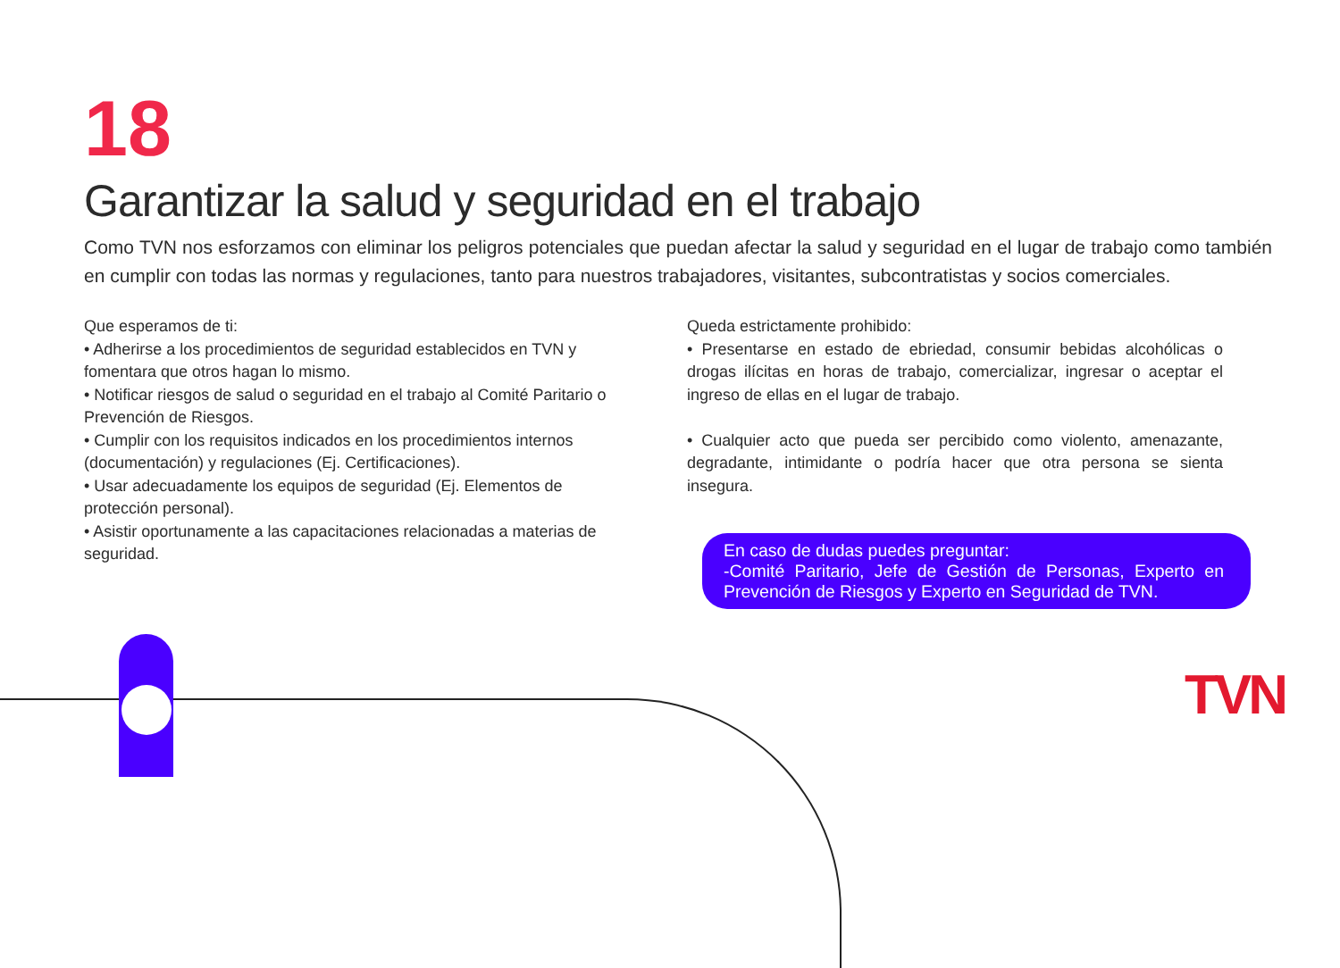18
Garantizar la salud y seguridad en el trabajo
Como TVN nos esforzamos con eliminar los peligros potenciales que puedan afectar la salud y seguridad en el lugar de trabajo como también en cumplir con todas las normas y regulaciones, tanto para nuestros trabajadores, visitantes, subcontratistas y socios comerciales.
Que esperamos de ti:
• Adherirse a los procedimientos de seguridad establecidos en TVN y fomentara que otros hagan lo mismo.
• Notificar riesgos de salud o seguridad en el trabajo al Comité Paritario o Prevención de Riesgos.
• Cumplir con los requisitos indicados en los procedimientos internos (documentación) y regulaciones (Ej. Certificaciones).
• Usar adecuadamente los equipos de seguridad (Ej. Elementos de protección personal).
• Asistir oportunamente a las capacitaciones relacionadas a materias de seguridad.
Queda estrictamente prohibido:
• Presentarse en estado de ebriedad, consumir bebidas alcohólicas o drogas ilícitas en horas de trabajo, comercializar, ingresar o aceptar el ingreso de ellas en el lugar de trabajo.
• Cualquier acto que pueda ser percibido como violento, amenazante, degradante, intimidante o podría hacer que otra persona se sienta insegura.
En caso de dudas puedes preguntar:
-Comité Paritario, Jefe de Gestión de Personas, Experto en Prevención de Riesgos y Experto en Seguridad de TVN.
TVN